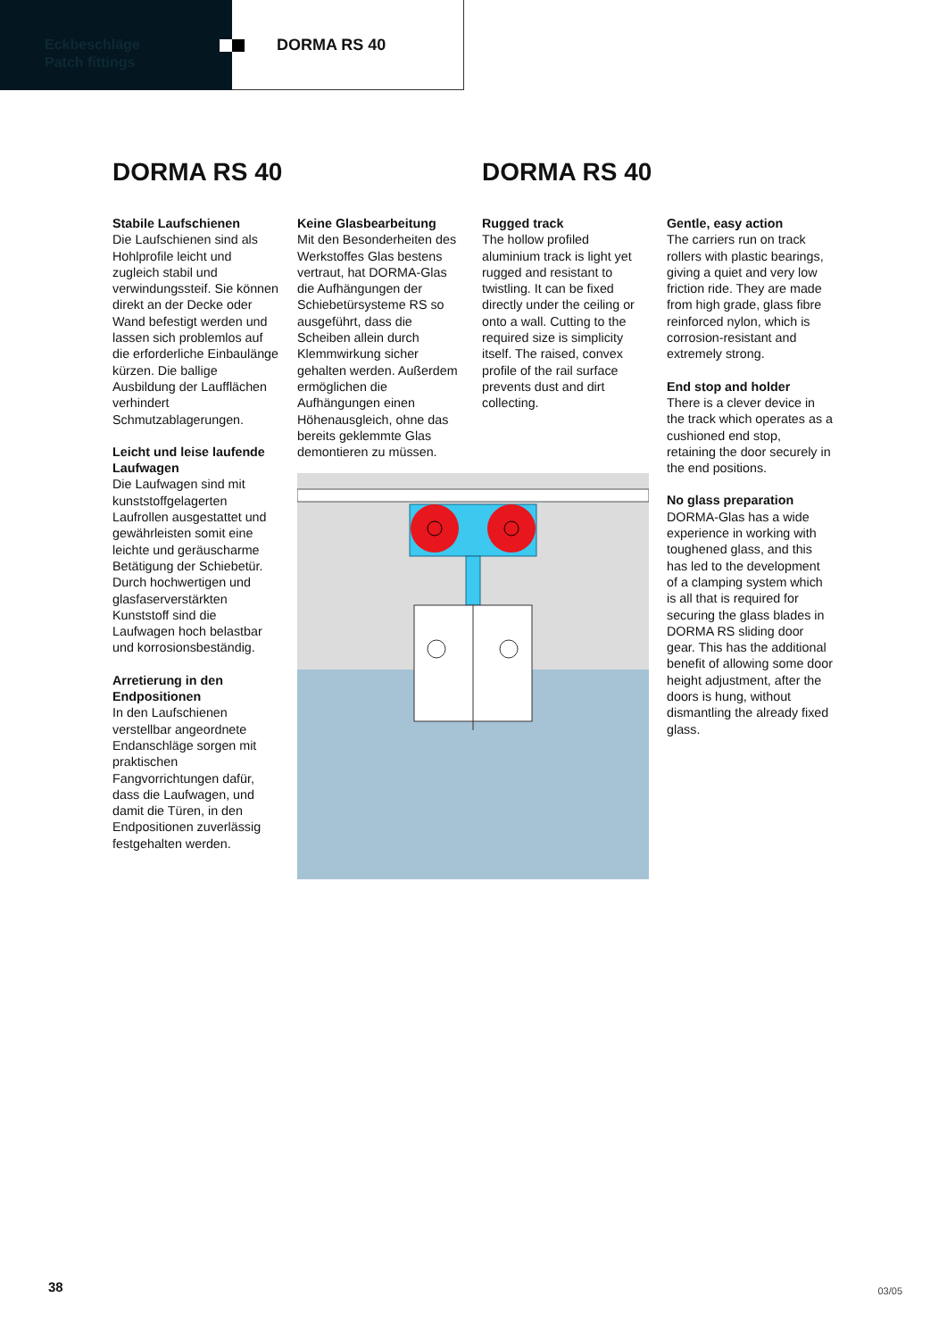Eckbeschläge
Patch fittings
DORMA RS 40
DORMA RS 40 DORMA RS 40
Stabile Laufschienen
Die Laufschienen sind als Hohlprofile leicht und zugleich stabil und verwindungssteif. Sie können direkt an der Decke oder Wand befestigt werden und lassen sich problemlos auf die erforderliche Einbaulänge kürzen. Die ballige Ausbildung der Laufflächen verhindert Schmutzablagerungen.
Leicht und leise laufende Laufwagen
Die Laufwagen sind mit kunststoffgelagerten Laufrollen ausgestattet und gewährleisten somit eine leichte und geräuscharme Betätigung der Schiebetür. Durch hochwertigen und glasfaserverstärkten Kunststoff sind die Laufwagen hoch belastbar und korrosionsbeständig.
Arretierung in den Endpositionen
In den Laufschienen verstellbar angeordnete Endanschläge sorgen mit praktischen Fangvorrichtungen dafür, dass die Laufwagen, und damit die Türen, in den Endpositionen zuverlässig festgehalten werden.
Keine Glasbearbeitung
Mit den Besonderheiten des Werkstoffes Glas bestens vertraut, hat DORMA-Glas die Aufhängungen der Schiebetürsysteme RS so ausgeführt, dass die Scheiben allein durch Klemmwirkung sicher gehalten werden. Außerdem ermöglichen die Aufhängungen einen Höhenausgleich, ohne das bereits geklemmte Glas demontieren zu müssen.
Rugged track
The hollow profiled aluminium track is light yet rugged and resistant to twistling. It can be fixed directly under the ceiling or onto a wall. Cutting to the required size is simplicity itself. The raised, convex profile of the rail surface prevents dust and dirt collecting.
Gentle, easy action
The carriers run on track rollers with plastic bearings, giving a quiet and very low friction ride. They are made from high grade, glass fibre reinforced nylon, which is corrosion-resistant and extremely strong.
End stop and holder
There is a clever device in the track which operates as a cushioned end stop, retaining the door securely in the end positions.
No glass preparation
DORMA-Glas has a wide experience in working with toughened glass, and this has led to the development of a clamping system which is all that is required for securing the glass blades in DORMA RS sliding door gear. This has the additional benefit of allowing some door height adjustment, after the doors is hung, without dismantling the already fixed glass.
38 03/05